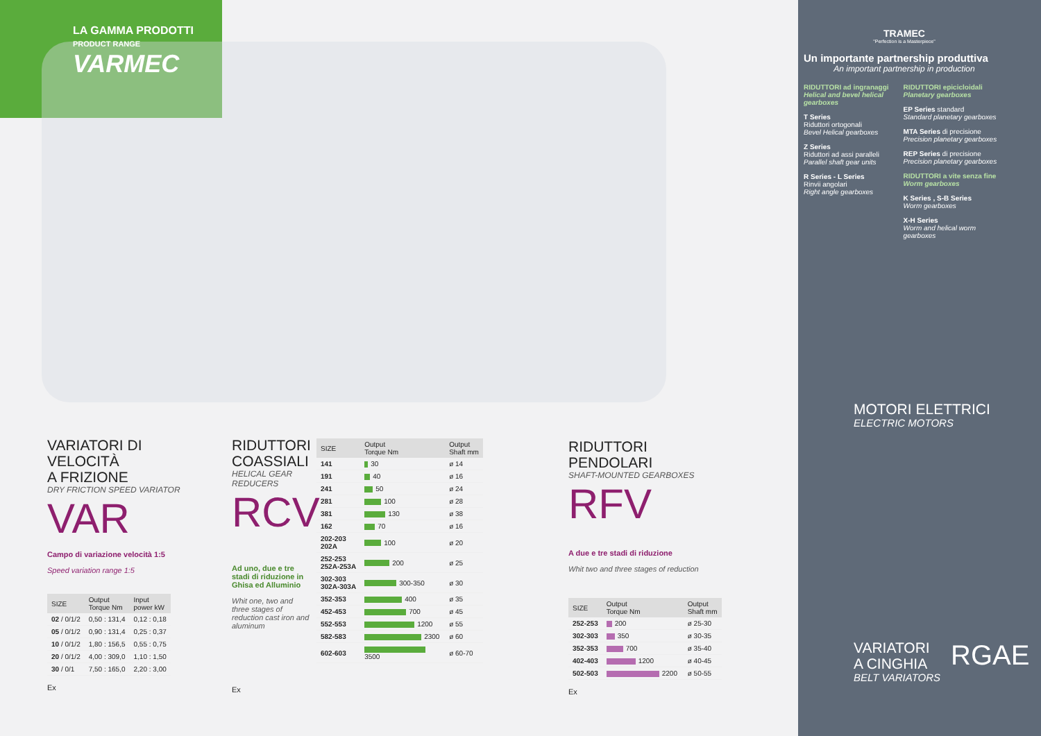LA GAMMA PRODOTTI
PRODUCT RANGE
VARMEC
TRAMEC
"Perfection is a Masterpiece"
Un importante partnership produttiva
An important partnership in production
RIDUTTORI ad ingranaggi
Helical and bevel helical gearboxes
T Series
Riduttori ortogonali
Bevel Helical gearboxes
Z Series
Riduttori ad assi paralleli
Parallel shaft gear units
R Series - L Series
Rinvii angolari
Right angle gearboxes
RIDUTTORI epicicloidali
Planetary gearboxes
EP Series standard
Standard planetary gearboxes
MTA Series di precisione
Precision planetary gearboxes
REP Series di precisione
Precision planetary gearboxes
RIDUTTORI a vite senza fine
Worm gearboxes
K Series , S-B Series
Worm gearboxes
X-H Series
Worm and helical worm gearboxes
MOTORI ELETTRICI
ELECTRIC MOTORS
VARIATORI
A CINGHIA
BELT VARIATORS
RGAE
VARIATORI DI VELOCITÀ
A FRIZIONE
DRY FRICTION SPEED VARIATOR
VAR
Campo di variazione velocità 1:5
Speed variation range 1:5
| SIZE | Output Torque Nm | Input power kW |
| --- | --- | --- |
| 02 / 0/1/2 | 0,50 : 131,4 | 0,12 : 0,18 |
| 05 / 0/1/2 | 0,90 : 131,4 | 0,25 : 0,37 |
| 10 / 0/1/2 | 1,80 : 156,5 | 0,55 : 0,75 |
| 20 / 0/1/2 | 4,00 : 309,0 | 1,10 : 1,50 |
| 30 / 0/1 | 7,50 : 165,0 | 2,20 : 3,00 |
Ex
RIDUTTORI COASSIALI
HELICAL GEAR REDUCERS
RCV
Ad uno, due e tre stadi di riduzione in Ghisa ed Alluminio
Whit one, two and three stages of reduction cast iron and aluminum
Ex
| SIZE | Output Torque Nm | Output Shaft mm |
| --- | --- | --- |
| 141 | 30 | ø 14 |
| 191 | 40 | ø 16 |
| 241 | 50 | ø 24 |
| 281 | 100 | ø 28 |
| 381 | 130 | ø 38 |
| 162 | 70 | ø 16 |
| 202-203 202A | 100 | ø 20 |
| 252-253 252A-253A | 200 | ø 25 |
| 302-303 302A-303A | 300-350 | ø 30 |
| 352-353 | 400 | ø 35 |
| 452-453 | 700 | ø 45 |
| 552-553 | 1200 | ø 55 |
| 582-583 | 2300 | ø 60 |
| 602-603 | 3500 | ø 60-70 |
RIDUTTORI PENDOLARI
SHAFT-MOUNTED GEARBOXES
RFV
A due e tre stadi di riduzione
Whit two and three stages of reduction
| SIZE | Output Torque Nm | Output Shaft mm |
| --- | --- | --- |
| 252-253 | 200 | ø 25-30 |
| 302-303 | 350 | ø 30-35 |
| 352-353 | 700 | ø 35-40 |
| 402-403 | 1200 | ø 40-45 |
| 502-503 | 2200 | ø 50-55 |
Ex